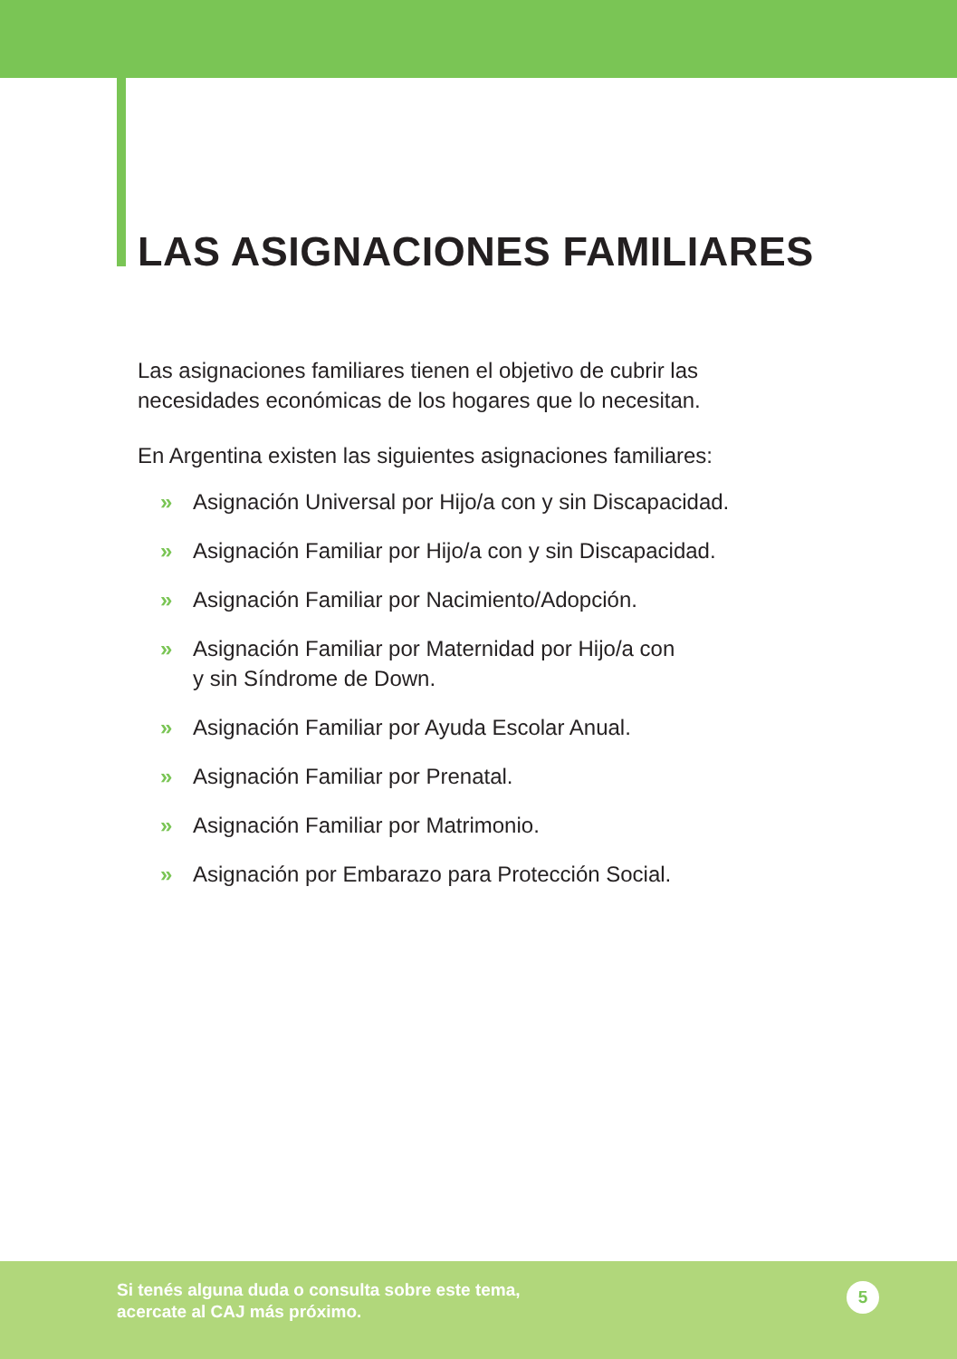LAS ASIGNACIONES FAMILIARES
Las asignaciones familiares tienen el objetivo de cubrir las necesidades económicas de los hogares que lo necesitan.
En Argentina existen las siguientes asignaciones familiares:
» Asignación Universal por Hijo/a con y sin Discapacidad.
» Asignación Familiar por Hijo/a con y sin Discapacidad.
» Asignación Familiar por Nacimiento/Adopción.
» Asignación Familiar por Maternidad por Hijo/a con
y sin Síndrome de Down.
» Asignación Familiar por Ayuda Escolar Anual.
» Asignación Familiar por Prenatal.
» Asignación Familiar por Matrimonio.
» Asignación por Embarazo para Protección Social.
Si tenés alguna duda o consulta sobre este tema,
acercate al CAJ más próximo.
5